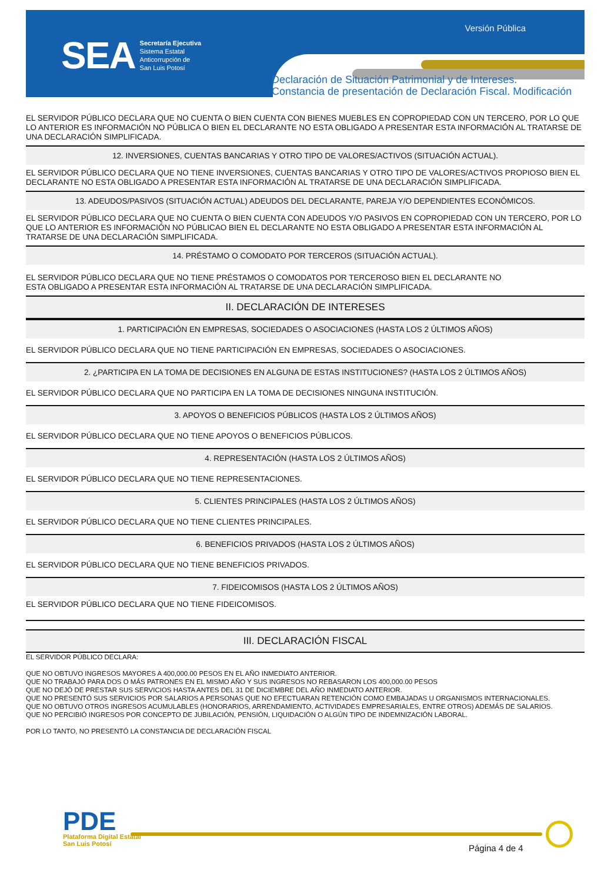SEA
Secretaría Ejecutiva
Sistema Estatal
Anticorrupción de
San Luis Potosí
Versión Pública
Declaración de Situación Patrimonial y de Intereses.
Constancia de presentación de Declaración Fiscal. Modificación
EL SERVIDOR PÚBLICO DECLARA QUE NO CUENTA O BIEN CUENTA CON BIENES MUEBLES EN COPROPIEDAD CON UN TERCERO, POR LO QUE LO ANTERIOR ES INFORMACIÓN NO PÚBLICA O BIEN EL DECLARANTE NO ESTA OBLIGADO A PRESENTAR ESTA INFORMACIÓN AL TRATARSE DE UNA DECLARACIÓN SIMPLIFICADA.
12. INVERSIONES, CUENTAS BANCARIAS Y OTRO TIPO DE VALORES/ACTIVOS (SITUACIÓN ACTUAL).
EL SERVIDOR PÚBLICO DECLARA QUE NO TIENE INVERSIONES, CUENTAS BANCARIAS Y OTRO TIPO DE VALORES/ACTIVOS PROPIOSO BIEN EL DECLARANTE NO ESTA OBLIGADO A PRESENTAR ESTA INFORMACIÓN AL TRATARSE DE UNA DECLARACIÓN SIMPLIFICADA.
13. ADEUDOS/PASIVOS (SITUACIÓN ACTUAL) ADEUDOS DEL DECLARANTE, PAREJA Y/O DEPENDIENTES ECONÓMICOS.
EL SERVIDOR PÚBLICO DECLARA QUE NO CUENTA O BIEN CUENTA CON ADEUDOS Y/O PASIVOS EN COPROPIEDAD CON UN TERCERO, POR LO QUE LO ANTERIOR ES INFORMACIÓN NO PÚBLICAO BIEN EL DECLARANTE NO ESTA OBLIGADO A PRESENTAR ESTA INFORMACIÓN AL TRATARSE DE UNA DECLARACIÓN SIMPLIFICADA.
14. PRÉSTAMO O COMODATO POR TERCEROS (SITUACIÓN ACTUAL).
EL SERVIDOR PÚBLICO DECLARA QUE NO TIENE PRÉSTAMOS O COMODATOS POR TERCEROSO BIEN EL DECLARANTE NO
ESTA OBLIGADO A PRESENTAR ESTA INFORMACIÓN AL TRATARSE DE UNA DECLARACIÓN SIMPLIFICADA.
II. DECLARACIÓN DE INTERESES
1. PARTICIPACIÓN EN EMPRESAS, SOCIEDADES O ASOCIACIONES (HASTA LOS 2 ÚLTIMOS AÑOS)
EL SERVIDOR PÚBLICO DECLARA QUE NO TIENE PARTICIPACIÓN EN EMPRESAS, SOCIEDADES O ASOCIACIONES.
2. ¿PARTICIPA EN LA TOMA DE DECISIONES EN ALGUNA DE ESTAS INSTITUCIONES? (HASTA LOS 2 ÚLTIMOS AÑOS)
EL SERVIDOR PÚBLICO DECLARA QUE NO PARTICIPA EN LA TOMA DE DECISIONES NINGUNA INSTITUCIÓN.
3. APOYOS O BENEFICIOS PÚBLICOS (HASTA LOS 2 ÚLTIMOS AÑOS)
EL SERVIDOR PÚBLICO DECLARA QUE NO TIENE APOYOS O BENEFICIOS PÚBLICOS.
4. REPRESENTACIÓN (HASTA LOS 2 ÚLTIMOS AÑOS)
EL SERVIDOR PÚBLICO DECLARA QUE NO TIENE REPRESENTACIONES.
5. CLIENTES PRINCIPALES (HASTA LOS 2 ÚLTIMOS AÑOS)
EL SERVIDOR PÚBLICO DECLARA QUE NO TIENE CLIENTES PRINCIPALES.
6. BENEFICIOS PRIVADOS (HASTA LOS 2 ÚLTIMOS AÑOS)
EL SERVIDOR PÚBLICO DECLARA QUE NO TIENE BENEFICIOS PRIVADOS.
7. FIDEICOMISOS (HASTA LOS 2 ÚLTIMOS AÑOS)
EL SERVIDOR PÚBLICO DECLARA QUE NO TIENE FIDEICOMISOS.
III. DECLARACIÓN FISCAL
EL SERVIDOR PÚBLICO DECLARA:
QUE NO OBTUVO INGRESOS MAYORES A 400,000.00 PESOS EN EL AÑO INMEDIATO ANTERIOR.
QUE NO TRABAJÓ PARA DOS O MÁS PATRONES EN EL MISMO AÑO Y SUS INGRESOS NO REBASARON LOS 400,000.00 PESOS
QUE NO DEJÓ DE PRESTAR SUS SERVICIOS HASTA ANTES DEL 31 DE DICIEMBRE DEL AÑO INMEDIATO ANTERIOR.
QUE NO PRESENTÓ SUS SERVICIOS POR SALARIOS A PERSONAS QUE NO EFECTUARAN RETENCIÓN COMO EMBAJADAS U ORGANISMOS INTERNACIONALES.
QUE NO OBTUVO OTROS INGRESOS ACUMULABLES (HONORARIOS, ARRENDAMIENTO, ACTIVIDADES EMPRESARIALES, ENTRE OTROS) ADEMÁS DE SALARIOS.
QUE NO PERCIBIÓ INGRESOS POR CONCEPTO DE JUBILACIÓN, PENSIÓN, LIQUIDACIÓN O ALGÚN TIPO DE INDEMNIZACIÓN LABORAL.
POR LO TANTO, NO PRESENTÓ LA CONSTANCIA DE DECLARACIÓN FISCAL
PDE
Plataforma Digital Estatal
San Luis Potosí
Página 4 de 4